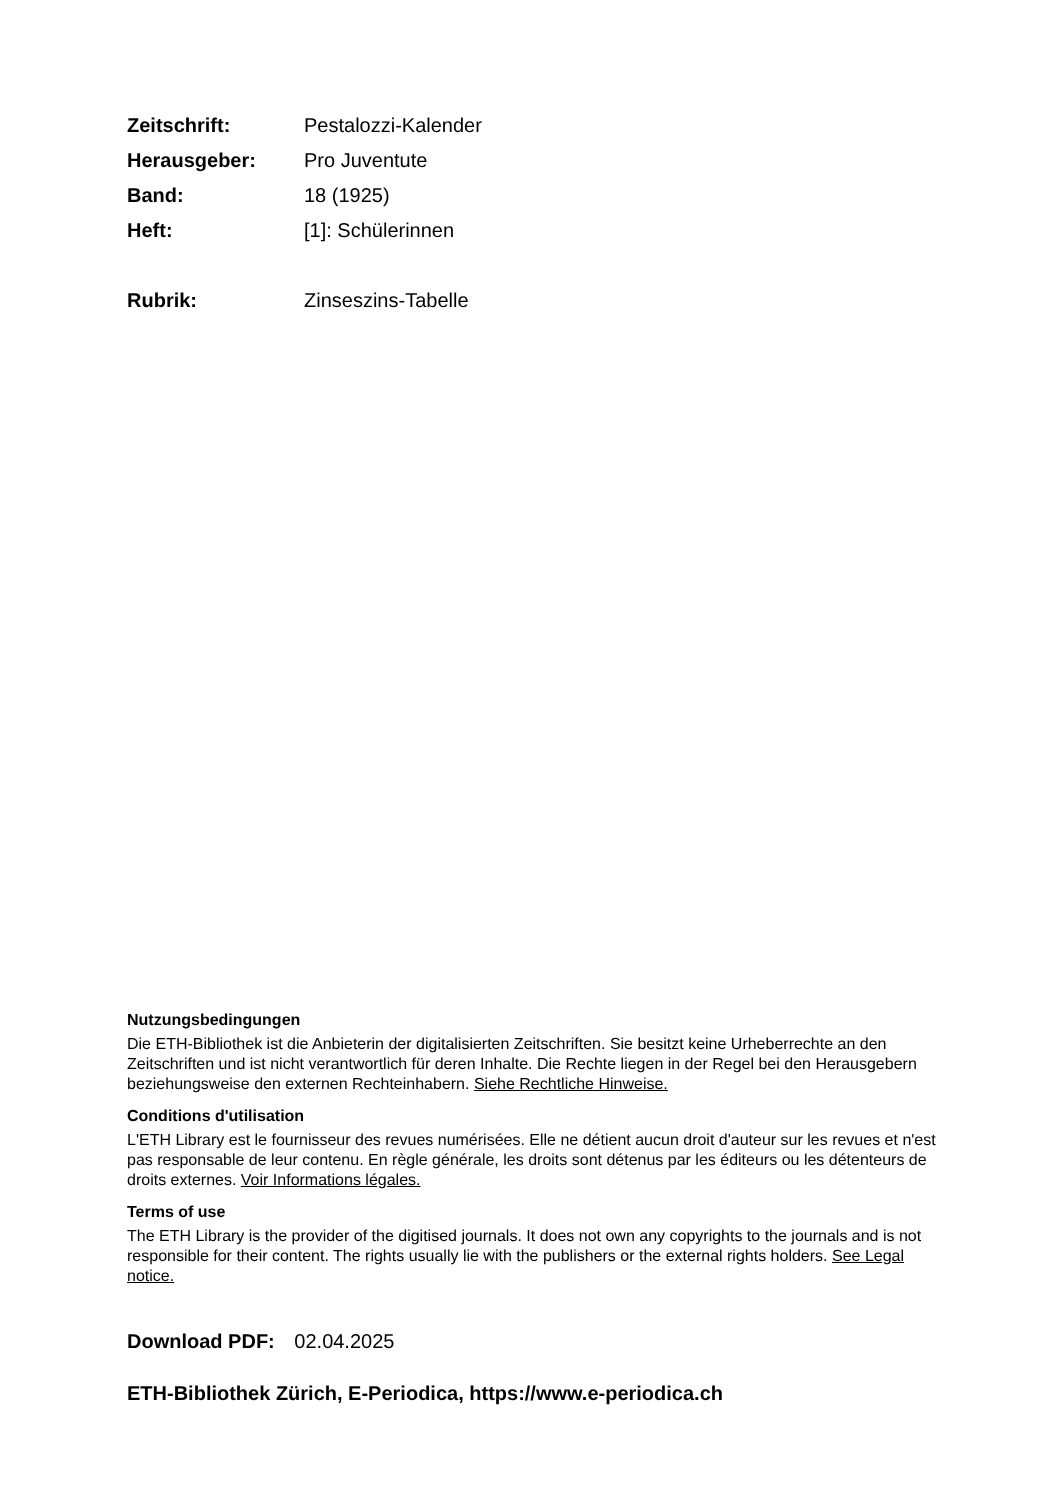Zeitschrift: Pestalozzi-Kalender
Herausgeber: Pro Juventute
Band: 18 (1925)
Heft: [1]: Schülerinnen
Rubrik: Zinseszins-Tabelle
Nutzungsbedingungen
Die ETH-Bibliothek ist die Anbieterin der digitalisierten Zeitschriften. Sie besitzt keine Urheberrechte an den Zeitschriften und ist nicht verantwortlich für deren Inhalte. Die Rechte liegen in der Regel bei den Herausgebern beziehungsweise den externen Rechteinhabern. Siehe Rechtliche Hinweise.
Conditions d'utilisation
L'ETH Library est le fournisseur des revues numérisées. Elle ne détient aucun droit d'auteur sur les revues et n'est pas responsable de leur contenu. En règle générale, les droits sont détenus par les éditeurs ou les détenteurs de droits externes. Voir Informations légales.
Terms of use
The ETH Library is the provider of the digitised journals. It does not own any copyrights to the journals and is not responsible for their content. The rights usually lie with the publishers or the external rights holders. See Legal notice.
Download PDF: 02.04.2025
ETH-Bibliothek Zürich, E-Periodica, https://www.e-periodica.ch